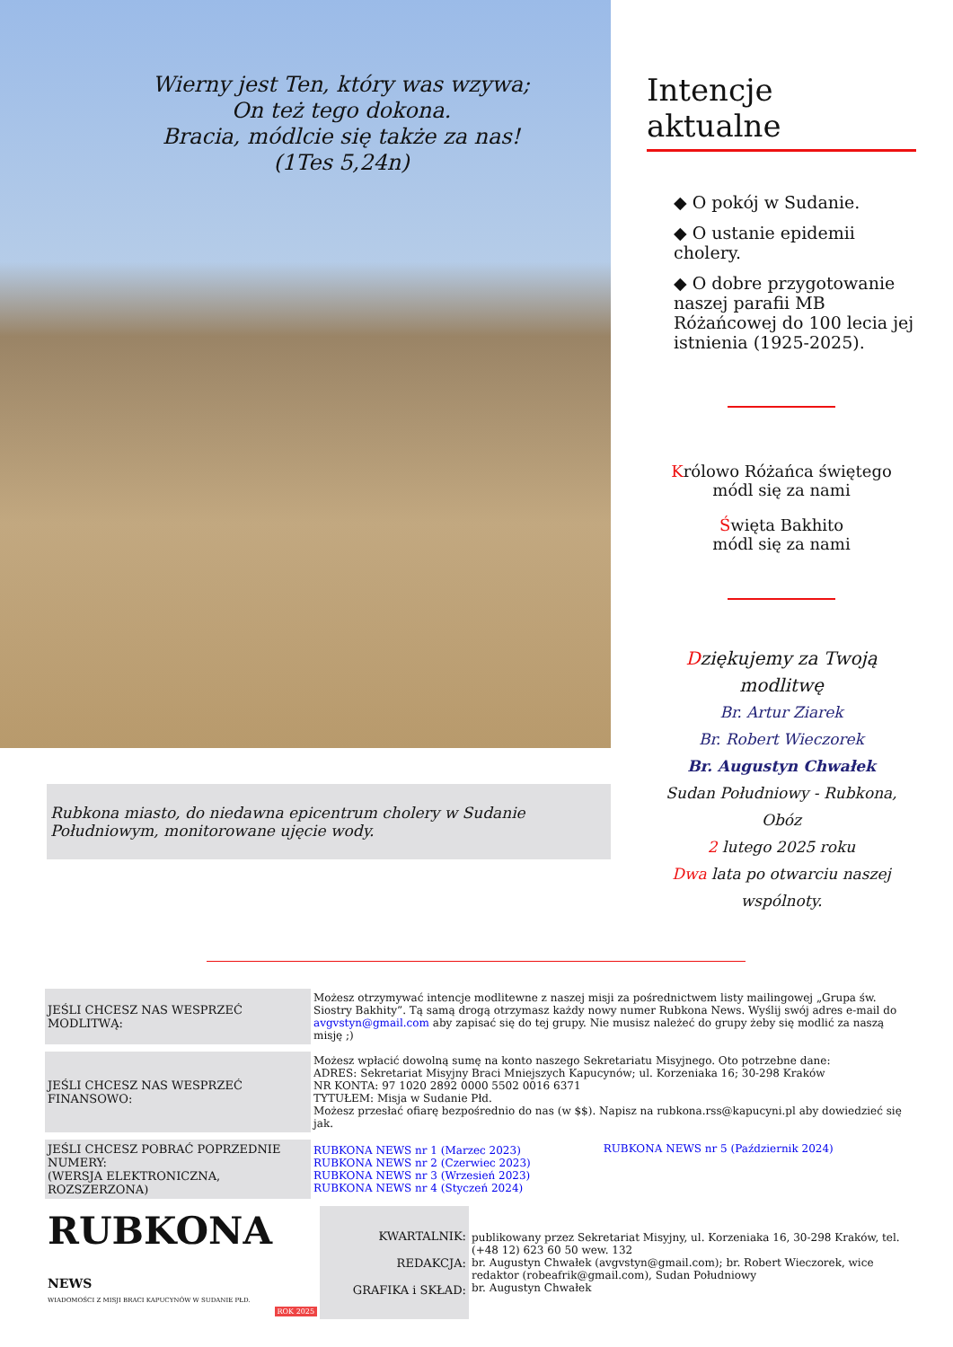Wierny jest Ten, który was wzywa;
On też tego dokona.
Bracia, módlcie się także za nas!
(1Tes 5,24n)
Rubkona miasto, do niedawna epicentrum cholery w Sudanie Południowym, monitorowane ujęcie wody.
Intencje aktualne
◆ O pokój w Sudanie.
◆ O ustanie epidemii cholery.
◆ O dobre przygotowanie naszej parafii MB Różańcowej do 100 lecia jej istnienia (1925-2025).
Królowo Różańca świętego
módl się za nami
Święta Bakhito
módl się za nami
Dziękujemy za Twoją modlitwę
Br. Artur Ziarek
Br. Robert Wieczorek
Br. Augustyn Chwałek
Sudan Południowy - Rubkona, Obóz
2 lutego 2025 roku
Dwa lata po otwarciu naszej wspólnoty.
| JEŚLI CHCESZ NAS WESPRZEĆ MODLITWĄ: | Możesz otrzymywać intencje modlitewne z naszej misji za pośrednictwem listy mailingowej „Grupa św. Siostry Bakhity”. Tą samą drogą otrzymasz każdy nowy numer Rubkona News. Wyślij swój adres e-mail do avgvstyn@gmail.com aby zapisać się do tej grupy. Nie musisz należeć do grupy żeby się modlić za naszą misję ;) |
| JEŚLI CHCESZ NAS WESPRZEĆ FINANSOWO: | Możesz wpłacić dowolną sumę na konto naszego Sekretariatu Misyjnego. Oto potrzebne dane: ADRES: Sekretariat Misyjny Braci Mniejszych Kapucynów; ul. Korzeniaka 16; 30-298 Kraków NR KONTA: 97 1020 2892 0000 5502 0016 6371 TYTUŁEM: Misja w Sudanie Płd. Możesz przesłać ofiarę bezpośrednio do nas (w $$). Napisz na rubkona.rss@kapucyni.pl aby dowiedzieć się jak. |
| JEŚLI CHCESZ POBRAĆ POPRZEDNIE NUMERY: (WERSJA ELEKTRONICZNA, ROZSZERZONA) | RUBKONA NEWS nr 1 (Marzec 2023) RUBKONA NEWS nr 2 (Czerwiec 2023) RUBKONA NEWS nr 3 (Wrzesień 2023) RUBKONA NEWS nr 4 (Styczeń 2024) | RUBKONA NEWS nr 5 (Październik 2024) |
| RUBKONA NEWS WIADOMOŚCI Z MISJI BRACI KAPUCYNÓW W SUDANIE PŁD. ROK 2025 | KWARTALNIK: REDAKCJA: GRAFIKA i SKŁAD: | publikowany przez Sekretariat Misyjny, ul. Korzeniaka 16, 30-298 Kraków, tel. (+48 12) 623 60 50 wew. 132 br. Augustyn Chwałek (avgvstyn@gmail.com); br. Robert Wieczorek, wice redaktor (robeafrik@gmail.com), Sudan Południowy br. Augustyn Chwałek |